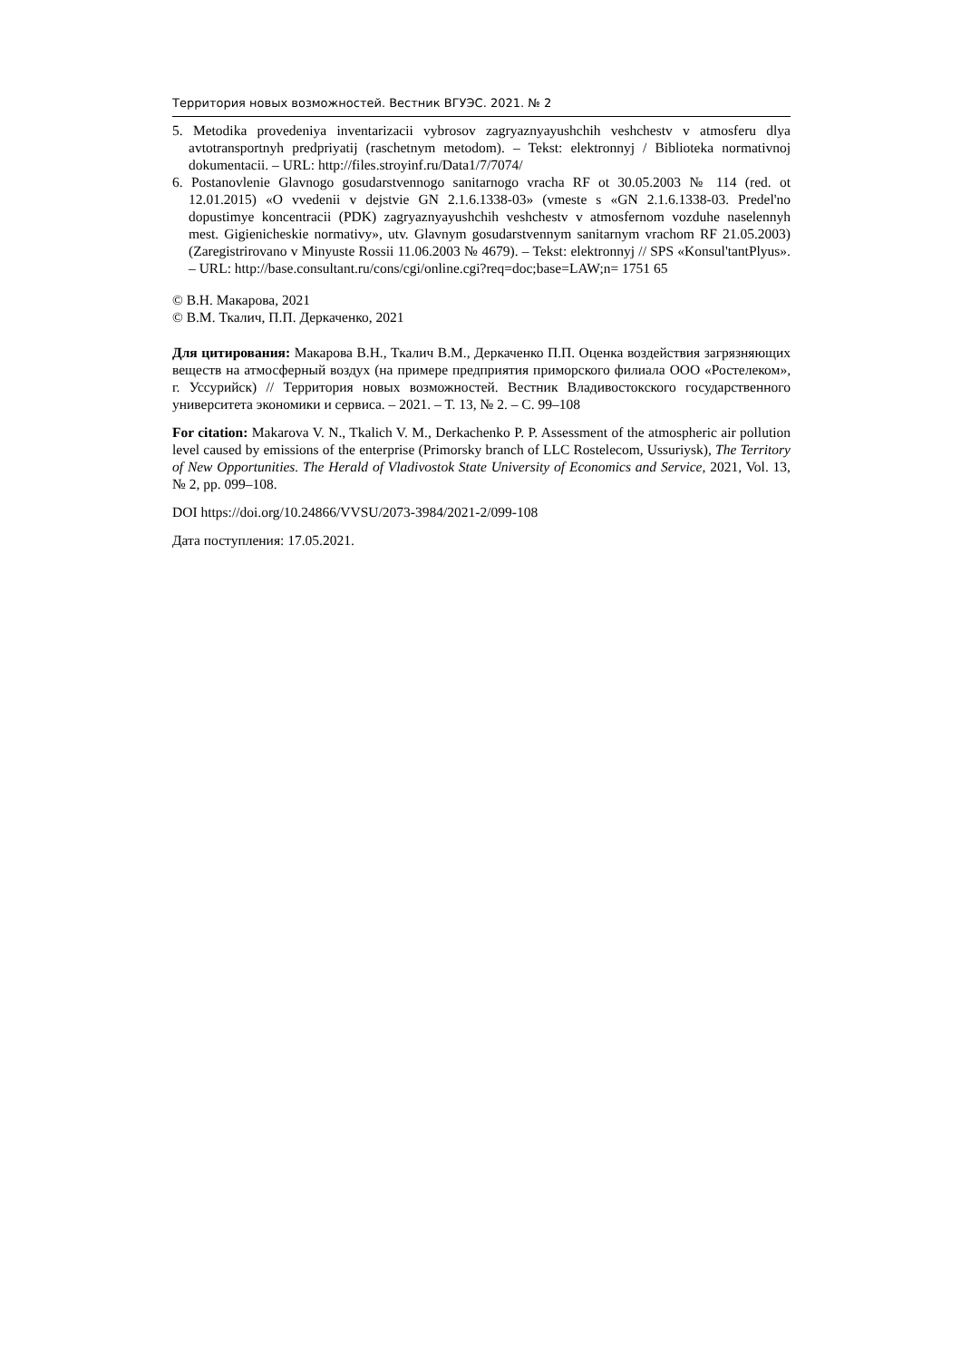Территория новых возможностей. Вестник ВГУЭС. 2021. № 2
5. Metodika provedeniya inventarizacii vybrosov zagryaznyayushchih veshchestv v atmosferu dlya avtotransportnyh predpriyatij (raschetnym metodom). – Tekst: elektronnyj / Biblioteka normativnoj dokumentacii. – URL: http://files.stroyinf.ru/Data1/7/7074/
6. Postanovlenie Glavnogo gosudarstvennogo sanitarnogo vracha RF ot 30.05.2003 № 114 (red. ot 12.01.2015) «O vvedenii v dejstvie GN 2.1.6.1338-03» (vmeste s «GN 2.1.6.1338-03. Predel'no dopustimye koncentracii (PDK) zagryaznyayushchih veshchestv v atmosfernom vozduhe naselennyh mest. Gigienicheskie normativy», utv. Glavnym gosudarstvennym sanitarnym vrachom RF 21.05.2003) (Zaregistrirovano v Minyuste Rossii 11.06.2003 № 4679). – Tekst: elektronnyj // SPS «Konsul'tantPlyus». – URL: http://base.consultant.ru/cons/cgi/online.cgi?req=doc;base=LAW;n= 1751 65
© В.Н. Макарова, 2021
© В.М. Ткалич, П.П. Деркаченко, 2021
Для цитирования: Макарова В.Н., Ткалич В.М., Деркаченко П.П. Оценка воздействия загрязняющих веществ на атмосферный воздух (на примере предприятия приморского филиала ООО «Ростелеком», г. Уссурийск) // Территория новых возможностей. Вестник Владивостокского государственного университета экономики и сервиса. – 2021. – Т. 13, № 2. – С. 99–108
For citation: Makarova V. N., Tkalich V. M., Derkachenko P. P. Assessment of the atmospheric air pollution level caused by emissions of the enterprise (Primorsky branch of LLC Rostelecom, Ussuriysk), The Territory of New Opportunities. The Herald of Vladivostok State University of Economics and Service, 2021, Vol. 13, № 2, pp. 099–108.
DOI https://doi.org/10.24866/VVSU/2073-3984/2021-2/099-108
Дата поступления: 17.05.2021.